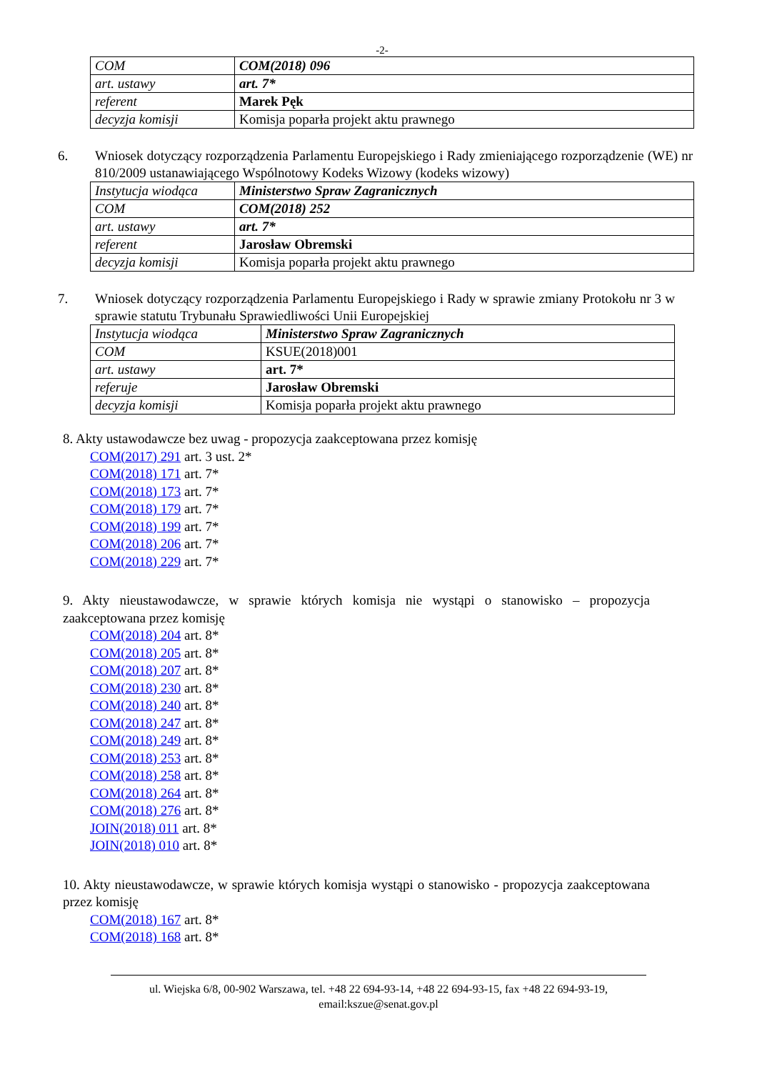-2-
| COM | COM(2018) 096 |
| art. ustawy | art. 7* |
| referent | Marek Pęk |
| decyzja komisji | Komisja poparła projekt aktu prawnego |
6. Wniosek dotyczący rozporządzenia Parlamentu Europejskiego i Rady zmieniającego rozporządzenie (WE) nr 810/2009 ustanawiającego Wspólnotowy Kodeks Wizowy (kodeks wizowy)
| Instytucja wiodąca | Ministerstwo Spraw Zagranicznych |
| COM | COM(2018) 252 |
| art. ustawy | art. 7* |
| referent | Jarosław Obremski |
| decyzja komisji | Komisja poparła projekt aktu prawnego |
7. Wniosek dotyczący rozporządzenia Parlamentu Europejskiego i Rady w sprawie zmiany Protokołu nr 3 w sprawie statutu Trybunału Sprawiedliwości Unii Europejskiej
| Instytucja wiodąca | Ministerstwo Spraw Zagranicznych |
| COM | KSUE(2018)001 |
| art. ustawy | art. 7* |
| referuje | Jarosław Obremski |
| decyzja komisji | Komisja poparła projekt aktu prawnego |
8. Akty ustawodawcze bez uwag - propozycja zaakceptowana przez komisję
COM(2017) 291 art. 3 ust. 2*
COM(2018) 171 art. 7*
COM(2018) 173 art. 7*
COM(2018) 179 art. 7*
COM(2018) 199 art. 7*
COM(2018) 206 art. 7*
COM(2018) 229 art. 7*
9. Akty nieustawodawcze, w sprawie których komisja nie wystąpi o stanowisko – propozycja zaakceptowana przez komisję
COM(2018) 204 art. 8*
COM(2018) 205 art. 8*
COM(2018) 207 art. 8*
COM(2018) 230 art. 8*
COM(2018) 240 art. 8*
COM(2018) 247 art. 8*
COM(2018) 249 art. 8*
COM(2018) 253 art. 8*
COM(2018) 258 art. 8*
COM(2018) 264 art. 8*
COM(2018) 276 art. 8*
JOIN(2018) 011 art. 8*
JOIN(2018) 010 art. 8*
10. Akty nieustawodawcze, w sprawie których komisja wystąpi o stanowisko - propozycja zaakceptowana przez komisję
COM(2018) 167 art. 8*
COM(2018) 168 art. 8*
ul. Wiejska 6/8, 00-902 Warszawa, tel. +48 22 694-93-14, +48 22 694-93-15, fax +48 22 694-93-19,
email:kszue@senat.gov.pl